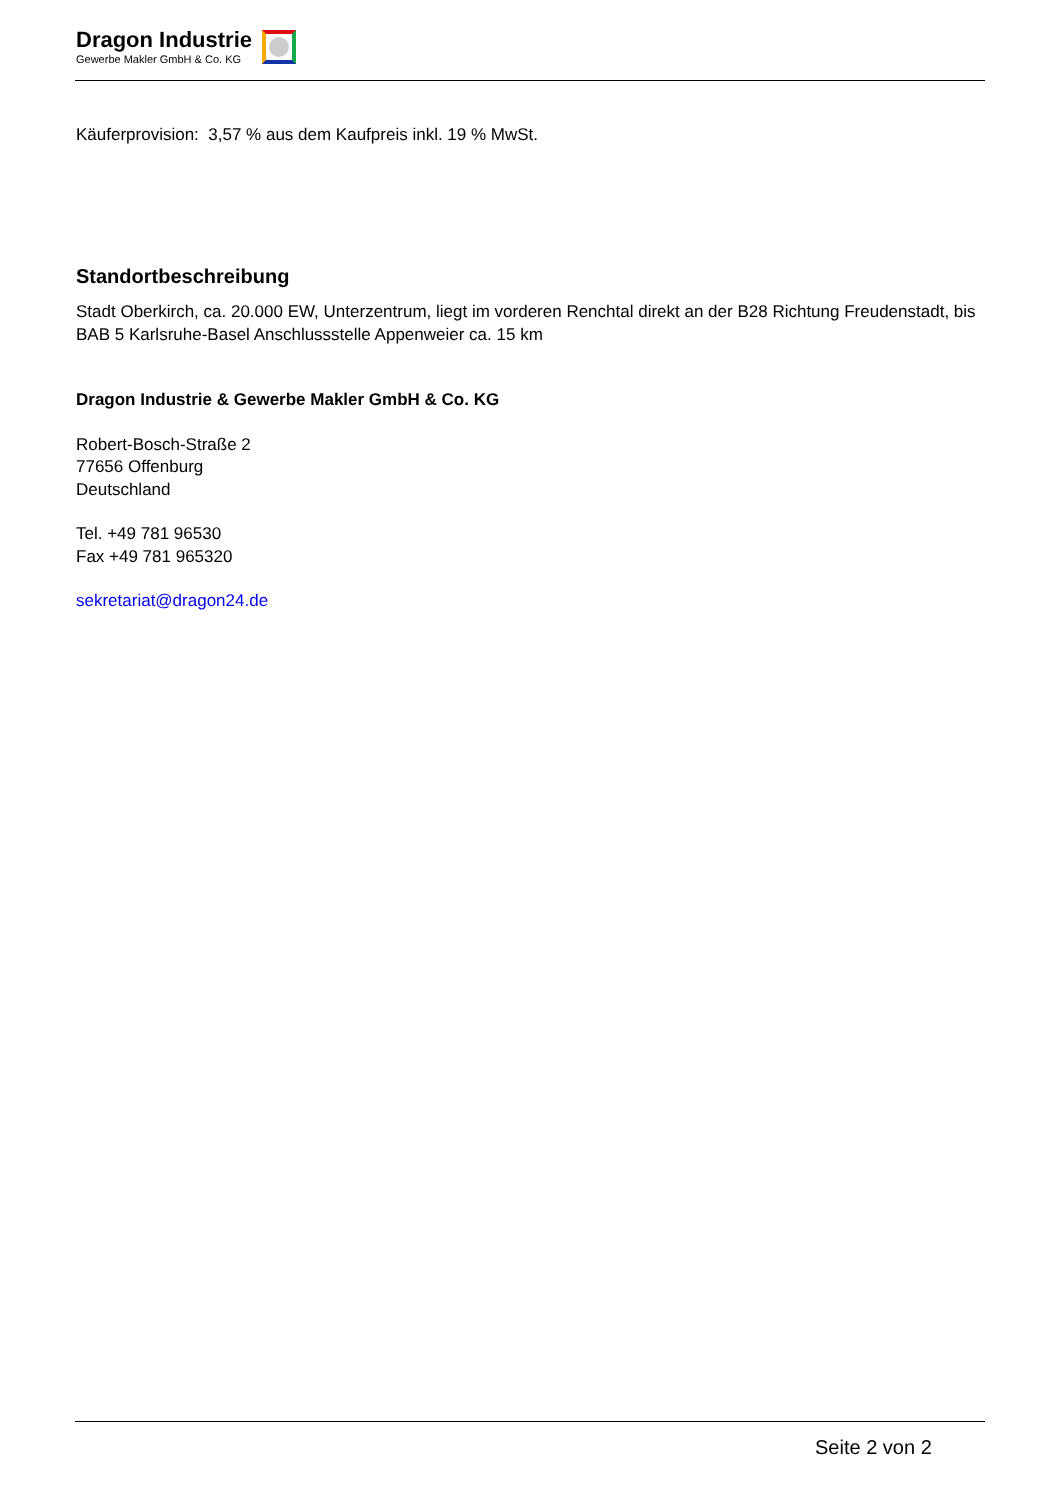Dragon Industrie
Gewerbe Makler GmbH & Co. KG
Käuferprovision: 3,57 % aus dem Kaufpreis inkl. 19 % MwSt.
Standortbeschreibung
Stadt Oberkirch, ca. 20.000 EW, Unterzentrum, liegt im vorderen Renchtal direkt an der B28 Richtung Freudenstadt, bis BAB 5 Karlsruhe-Basel Anschlussstelle Appenweier ca. 15 km
Dragon Industrie & Gewerbe Makler GmbH & Co. KG
Robert-Bosch-Straße 2
77656 Offenburg
Deutschland
Tel. +49 781 96530
Fax +49 781 965320
sekretariat@dragon24.de
Seite 2 von 2